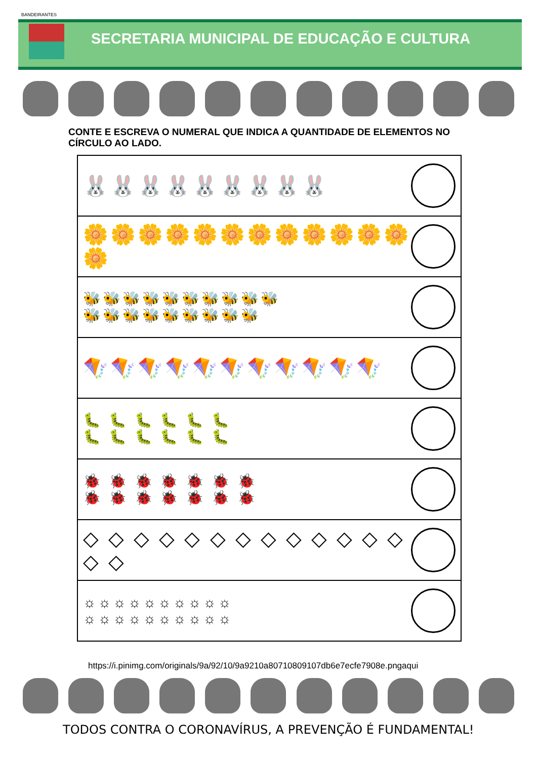BANDEIRANTES
SECRETARIA MUNICIPAL DE EDUCAÇÃO E CULTURA
CONTE E ESCREVA O NUMERAL QUE INDICA A QUANTIDADE DE ELEMENTOS NO CÍRCULO AO LADO.
🐰🐰🐰🐰🐰🐰🐰🐰🐰
🌼🌼🌼🌼🌼🌼🌼🌼🌼🌼🌼🌼🌼
🐝🐝🐝🐝🐝🐝🐝🐝🐝🐝
🐝🐝🐝🐝🐝🐝🐝🐝🐝
🪁🪁🪁🪁🪁🪁🪁🪁🪁🪁🪁
🐛 🐛 🐛 🐛 🐛 🐛
🐛 🐛 🐛 🐛 🐛 🐛
🐞 🐞 🐞 🐞 🐞 🐞 🐞
🐞 🐞 🐞 🐞 🐞 🐞 🐞
◇ ◇ ◇ ◇ ◇ ◇ ◇ ◇ ◇ ◇ ◇ ◇ ◇ ◇ ◇
☼☼☼☼☼☼☼☼☼☼
☼☼☼☼☼☼☼☼☼☼
https://i.pinimg.com/originals/9a/92/10/9a9210a80710809107db6e7ecfe7908e.pngaqui
TODOS CONTRA O CORONAVÍRUS, A PREVENÇÃO É FUNDAMENTAL!